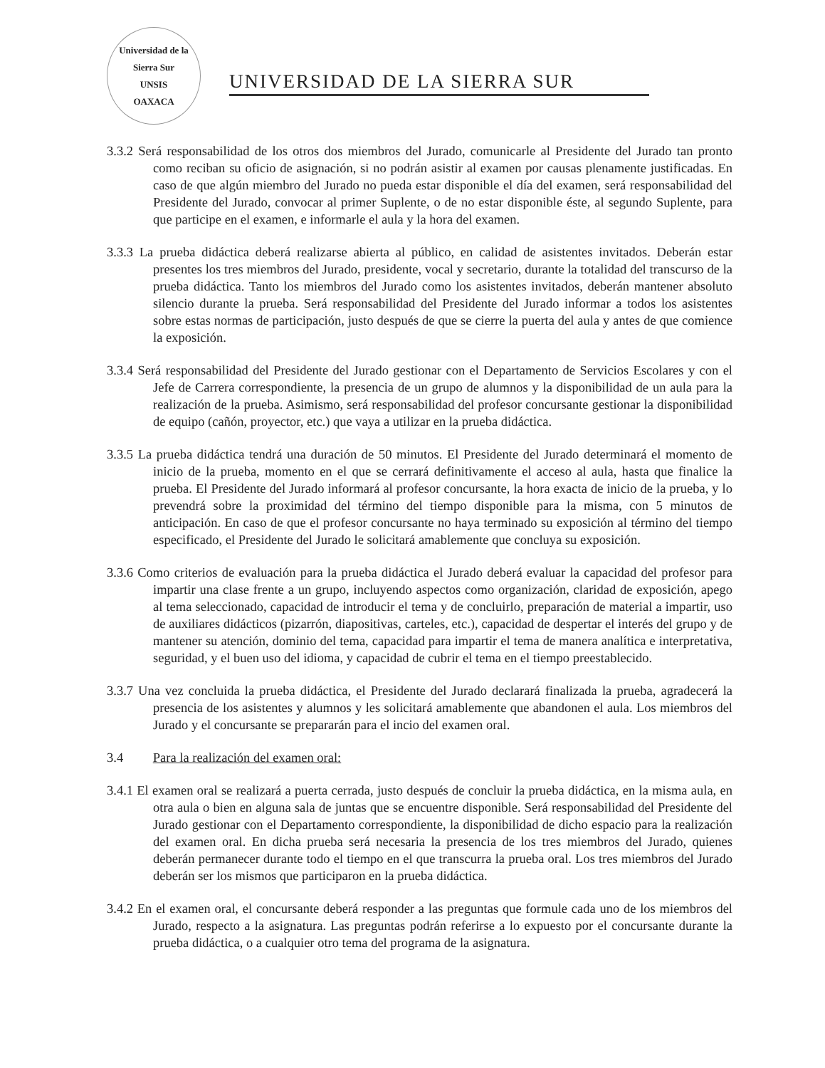Universidad de la Sierra Sur
UNSIS
OAXACA
UNIVERSIDAD DE LA SIERRA SUR
3.3.2 Será responsabilidad de los otros dos miembros del Jurado, comunicarle al Presidente del Jurado tan pronto como reciban su oficio de asignación, si no podrán asistir al examen por causas plenamente justificadas. En caso de que algún miembro del Jurado no pueda estar disponible el día del examen, será responsabilidad del Presidente del Jurado, convocar al primer Suplente, o de no estar disponible éste, al segundo Suplente, para que participe en el examen, e informarle el aula y la hora del examen.
3.3.3 La prueba didáctica deberá realizarse abierta al público, en calidad de asistentes invitados. Deberán estar presentes los tres miembros del Jurado, presidente, vocal y secretario, durante la totalidad del transcurso de la prueba didáctica. Tanto los miembros del Jurado como los asistentes invitados, deberán mantener absoluto silencio durante la prueba. Será responsabilidad del Presidente del Jurado informar a todos los asistentes sobre estas normas de participación, justo después de que se cierre la puerta del aula y antes de que comience la exposición.
3.3.4 Será responsabilidad del Presidente del Jurado gestionar con el Departamento de Servicios Escolares y con el Jefe de Carrera correspondiente, la presencia de un grupo de alumnos y la disponibilidad de un aula para la realización de la prueba. Asimismo, será responsabilidad del profesor concursante gestionar la disponibilidad de equipo (cañón, proyector, etc.) que vaya a utilizar en la prueba didáctica.
3.3.5 La prueba didáctica tendrá una duración de 50 minutos. El Presidente del Jurado determinará el momento de inicio de la prueba, momento en el que se cerrará definitivamente el acceso al aula, hasta que finalice la prueba. El Presidente del Jurado informará al profesor concursante, la hora exacta de inicio de la prueba, y lo prevendrá sobre la proximidad del término del tiempo disponible para la misma, con 5 minutos de anticipación. En caso de que el profesor concursante no haya terminado su exposición al término del tiempo especificado, el Presidente del Jurado le solicitará amablemente que concluya su exposición.
3.3.6 Como criterios de evaluación para la prueba didáctica el Jurado deberá evaluar la capacidad del profesor para impartir una clase frente a un grupo, incluyendo aspectos como organización, claridad de exposición, apego al tema seleccionado, capacidad de introducir el tema y de concluirlo, preparación de material a impartir, uso de auxiliares didácticos (pizarrón, diapositivas, carteles, etc.), capacidad de despertar el interés del grupo y de mantener su atención, dominio del tema, capacidad para impartir el tema de manera analítica e interpretativa, seguridad, y el buen uso del idioma, y capacidad de cubrir el tema en el tiempo preestablecido.
3.3.7 Una vez concluida la prueba didáctica, el Presidente del Jurado declarará finalizada la prueba, agradecerá la presencia de los asistentes y alumnos y les solicitará amablemente que abandonen el aula. Los miembros del Jurado y el concursante se prepararán para el incio del examen oral.
3.4 Para la realización del examen oral:
3.4.1 El examen oral se realizará a puerta cerrada, justo después de concluir la prueba didáctica, en la misma aula, en otra aula o bien en alguna sala de juntas que se encuentre disponible. Será responsabilidad del Presidente del Jurado gestionar con el Departamento correspondiente, la disponibilidad de dicho espacio para la realización del examen oral. En dicha prueba será necesaria la presencia de los tres miembros del Jurado, quienes deberán permanecer durante todo el tiempo en el que transcurra la prueba oral. Los tres miembros del Jurado deberán ser los mismos que participaron en la prueba didáctica.
3.4.2 En el examen oral, el concursante deberá responder a las preguntas que formule cada uno de los miembros del Jurado, respecto a la asignatura. Las preguntas podrán referirse a lo expuesto por el concursante durante la prueba didáctica, o a cualquier otro tema del programa de la asignatura.